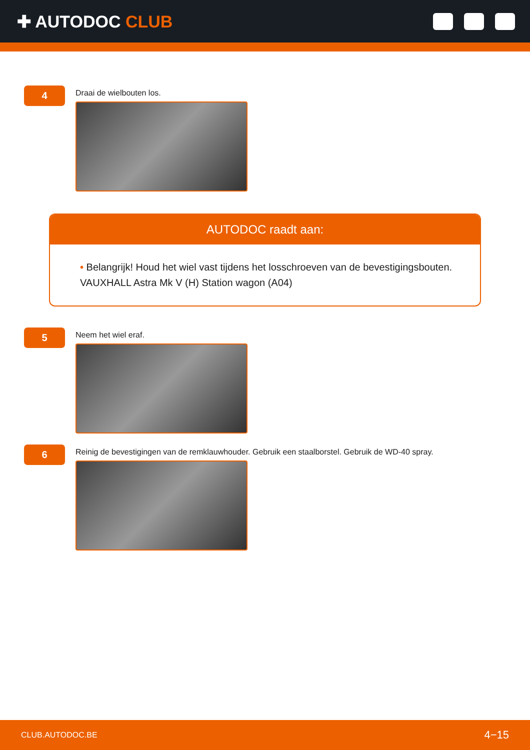✚ AUTODOC CLUB
4
Draai de wielbouten los.
AUTODOC raadt aan:
• Belangrijk! Houd het wiel vast tijdens het losschroeven van de bevestigingsbouten. VAUXHALL Astra Mk V (H) Station wagon (A04)
5
Neem het wiel eraf.
6
Reinig de bevestigingen van de remklauwhouder. Gebruik een staalborstel. Gebruik de WD-40 spray.
CLUB.AUTODOC.BE 4−15